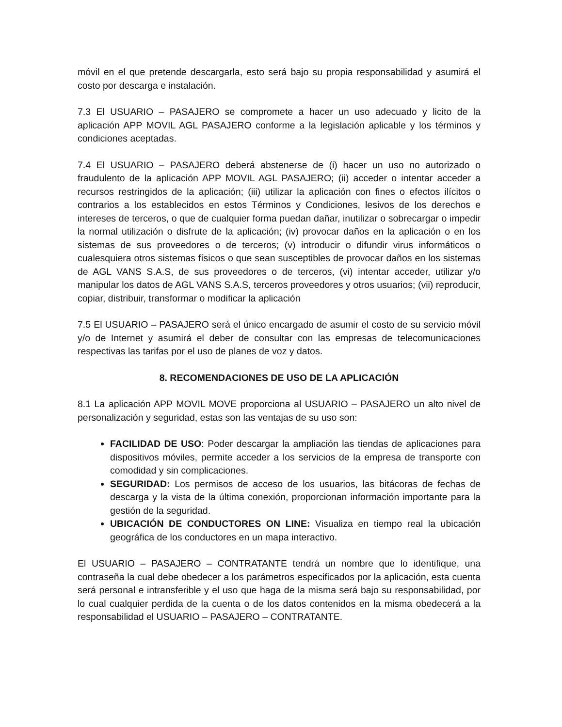móvil en el que pretende descargarla, esto será bajo su propia responsabilidad y asumirá el costo por descarga e instalación.
7.3 El USUARIO – PASAJERO se compromete a hacer un uso adecuado y licito de la aplicación APP MOVIL AGL PASAJERO conforme a la legislación aplicable y los términos y condiciones aceptadas.
7.4 El USUARIO – PASAJERO deberá abstenerse de (i) hacer un uso no autorizado o fraudulento de la aplicación APP MOVIL AGL PASAJERO; (ii) acceder o intentar acceder a recursos restringidos de la aplicación; (iii) utilizar la aplicación con fines o efectos ilícitos o contrarios a los establecidos en estos Términos y Condiciones, lesivos de los derechos e intereses de terceros, o que de cualquier forma puedan dañar, inutilizar o sobrecargar o impedir la normal utilización o disfrute de la aplicación; (iv) provocar daños en la aplicación o en los sistemas de sus proveedores o de terceros; (v) introducir o difundir virus informáticos o cualesquiera otros sistemas físicos o que sean susceptibles de provocar daños en los sistemas de AGL VANS S.A.S, de sus proveedores o de terceros, (vi) intentar acceder, utilizar y/o manipular los datos de AGL VANS S.A.S, terceros proveedores y otros usuarios; (vii) reproducir, copiar, distribuir, transformar o modificar la aplicación
7.5 El USUARIO – PASAJERO será el único encargado de asumir el costo de su servicio móvil y/o de Internet y asumirá el deber de consultar con las empresas de telecomunicaciones respectivas las tarifas por el uso de planes de voz y datos.
8. RECOMENDACIONES DE USO DE LA APLICACIÓN
8.1 La aplicación APP MOVIL MOVE proporciona al USUARIO – PASAJERO un alto nivel de personalización y seguridad, estas son las ventajas de su uso son:
FACILIDAD DE USO: Poder descargar la ampliación las tiendas de aplicaciones para dispositivos móviles, permite acceder a los servicios de la empresa de transporte con comodidad y sin complicaciones.
SEGURIDAD: Los permisos de acceso de los usuarios, las bitácoras de fechas de descarga y la vista de la última conexión, proporcionan información importante para la gestión de la seguridad.
UBICACIÓN DE CONDUCTORES ON LINE: Visualiza en tiempo real la ubicación geográfica de los conductores en un mapa interactivo.
El USUARIO – PASAJERO – CONTRATANTE tendrá un nombre que lo identifique, una contraseña la cual debe obedecer a los parámetros especificados por la aplicación, esta cuenta será personal e intransferible y el uso que haga de la misma será bajo su responsabilidad, por lo cual cualquier perdida de la cuenta o de los datos contenidos en la misma obedecerá a la responsabilidad el USUARIO – PASAJERO – CONTRATANTE.